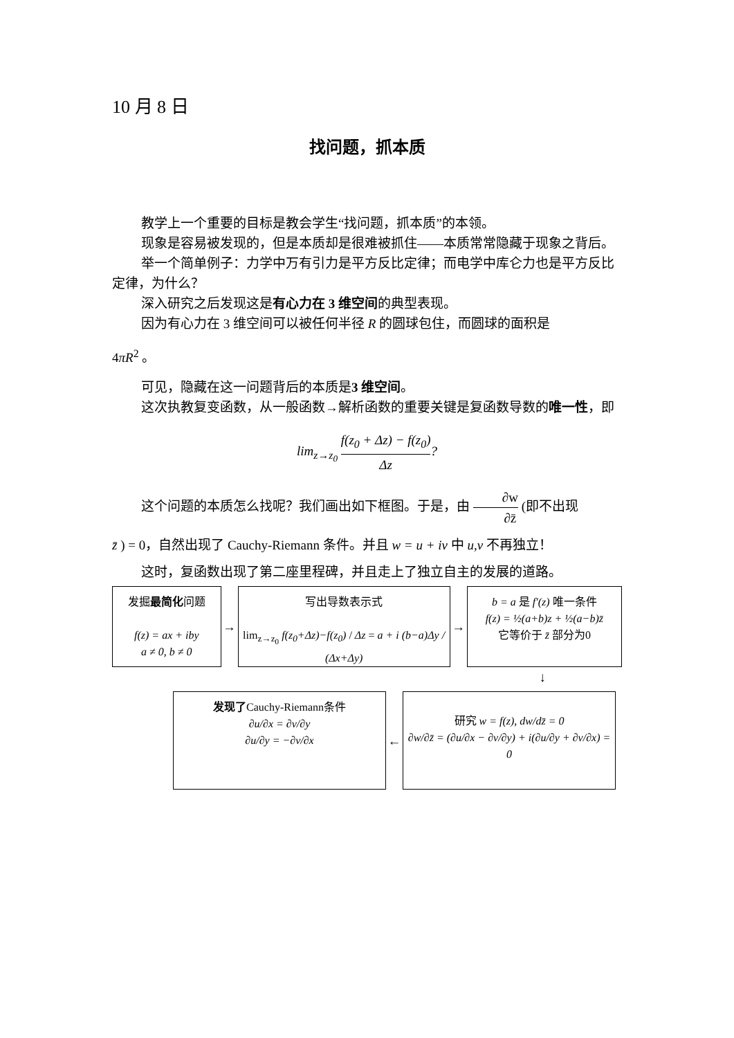10 月 8 日
找问题，抓本质
教学上一个重要的目标是教会学生“找问题，抓本质”的本领。
现象是容易被发现的，但是本质却是很难被抓住——本质常常隐藏于现象之背后。
举一个简单例子：力学中万有引力是平方反比定律；而电学中库仑力也是平方反比定律，为什么？
深入研究之后发现这是有心力在 3 维空间的典型表现。
因为有心力在 3 维空间可以被任何半径 R 的圆球包住，而圆球的面积是
4πR<sup>2</sup> 。
可见，隐藏在这一问题背后的本质是3 维空间。
这次执教复变函数，从一般函数→解析函数的重要关键是复函数导数的唯一性，即
lim<sub>z→z<sub>0</sub></sub> f(z<sub>0</sub> + Δz) − f(z<sub>0</sub>) Δz?
这个问题的本质怎么找呢？我们画出如下框图。于是，由 ∂w ∂z̄ (即不出现
z̄ ) = 0，自然出现了 Cauchy-Riemann 条件。并且 w = u + iv 中 u,v 不再独立！
这时，复函数出现了第二座里程碑，并且走上了独立自主的发展的道路。
发掘最简化问题
f(z) = ax + iby
a ≠ 0, b ≠ 0
→
写出导数表示式
lim<sub>z→z<sub>0</sub></sub> f(z<sub>0</sub>+Δz)−f(z<sub>0</sub>) / Δz = a + i (b−a)Δy / (Δx+Δy)
→
b = a 是 f′(z) 唯一条件
f(z) = ½(a+b)z + ½(a−b)z̄
它等价于 z̄ 部分为0
↓
发现了Cauchy-Riemann条件
∂u/∂x = ∂v/∂y
∂u/∂y = −∂v/∂x
←
研究 w = f(z), dw/dz̄ = 0
∂w/∂z̄ = (∂u/∂x − ∂v/∂y) + i(∂u/∂y + ∂v/∂x) = 0